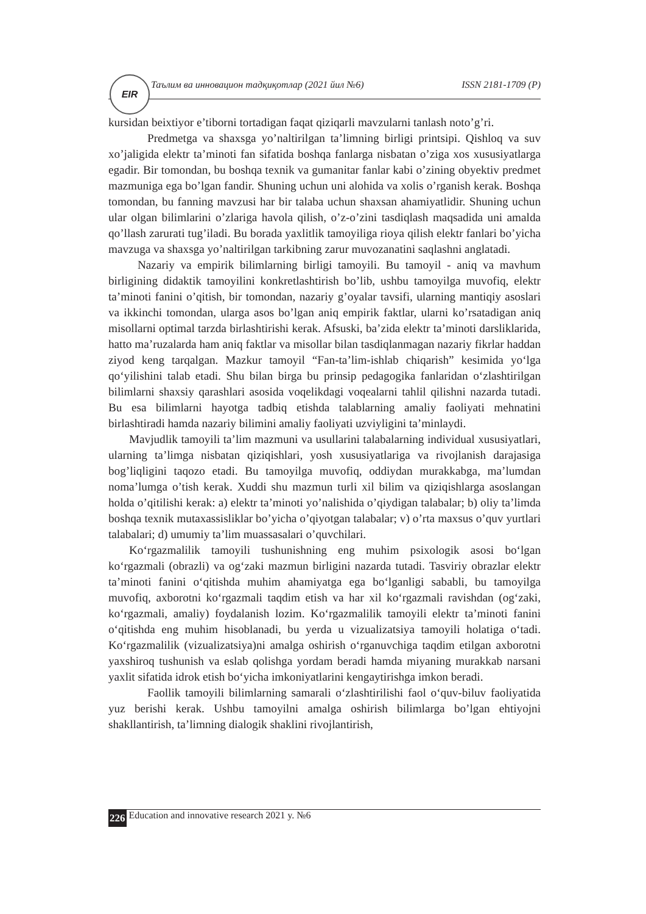Таълим ва инновацион тадқиқотлар (2021 йил №6) ISSN 2181-1709 (P) EIR
kursidan beixtiyor e’tiborni tortadigan faqat qiziqarli mavzularni tanlash noto’g’ri.
Predmetga va shaxsga yo’naltirilgan ta’limning birligi printsipi. Qishloq va suv xo’jaligida elektr ta’minoti fan sifatida boshqa fanlarga nisbatan o’ziga xos xususiyatlarga egadir. Bir tomondan, bu boshqa texnik va gumanitar fanlar kabi o’zining obyektiv predmet mazmuniga ega bo’lgan fandir. Shuning uchun uni alohida va xolis o’rganish kerak. Boshqa tomondan, bu fanning mavzusi har bir talaba uchun shaxsan ahamiyatlidir. Shuning uchun ular olgan bilimlarini o’zlariga havola qilish, o’z-o’zini tasdiqlash maqsadida uni amalda qo’llash zarurati tug’iladi. Bu borada yaxlitlik tamoyiliga rioya qilish elektr fanlari bo’yicha mavzuga va shaxsga yo’naltirilgan tarkibning zarur muvozanatini saqlashni anglatadi.
Nazariy va empirik bilimlarning birligi tamoyili. Bu tamoyil - aniq va mavhum birligining didaktik tamoyilini konkretlashtirish bo’lib, ushbu tamoyilga muvofiq, elektr ta’minoti fanini o’qitish, bir tomondan, nazariy g’oyalar tavsifi, ularning mantiqiy asoslari va ikkinchi tomondan, ularga asos bo’lgan aniq empirik faktlar, ularni ko’rsatadigan aniq misollarni optimal tarzda birlashtirishi kerak. Afsuski, ba’zida elektr ta’minoti darsliklarida, hatto ma’ruzalarda ham aniq faktlar va misollar bilan tasdiqlanmagan nazariy fikrlar haddan ziyod keng tarqalgan. Mazkur tamoyil “Fan-ta’lim-ishlab chiqarish” kesimida yo‘lga qo‘yilishini talab etadi. Shu bilan birga bu prinsip pedagogika fanlaridan o‘zlashtirilgan bilimlarni shaxsiy qarashlari asosida voqelikdagi voqealarni tahlil qilishni nazarda tutadi. Bu esa bilimlarni hayotga tadbiq etishda talablarning amaliy faoliyati mehnatini birlashtiradi hamda nazariy bilimini amaliy faoliyati uzviyligini ta’minlaydi.
Mavjudlik tamoyili ta’lim mazmuni va usullarini talabalarning individual xususiyatlari, ularning ta’limga nisbatan qiziqishlari, yosh xususiyatlariga va rivojlanish darajasiga bog’liqligini taqozo etadi. Bu tamoyilga muvofiq, oddiydan murakkabga, ma’lumdan noma’lumga o’tish kerak. Xuddi shu mazmun turli xil bilim va qiziqishlarga asoslangan holda o’qitilishi kerak: a) elektr ta’minoti yo’nalishida o’qiydigan talabalar; b) oliy ta’limda boshqa texnik mutaxassisliklar bo’yicha o’qiyotgan talabalar; v) o’rta maxsus o’quv yurtlari talabalari; d) umumiy ta’lim muassasalari o’quvchilari.
Ko‘rgazmalilik tamoyili tushunishning eng muhim psixologik asosi bo‘lgan ko‘rgazmali (obrazli) va og‘zaki mazmun birligini nazarda tutadi. Tasviriy obrazlar elektr ta’minoti fanini o‘qitishda muhim ahamiyatga ega bo‘lganligi sababli, bu tamoyilga muvofiq, axborotni ko‘rgazmali taqdim etish va har xil ko‘rgazmali ravishdan (og‘zaki, ko‘rgazmali, amaliy) foydalanish lozim. Ko‘rgazmalilik tamoyili elektr ta’minoti fanini o‘qitishda eng muhim hisoblanadi, bu yerda u vizualizatsiya tamoyili holatiga o‘tadi. Ko‘rgazmalilik (vizualizatsiya)ni amalga oshirish o‘rganuvchiga taqdim etilgan axborotni yaxshiroq tushunish va eslab qolishga yordam beradi hamda miyaning murakkab narsani yaxlit sifatida idrok etish bo‘yicha imkoniyatlarini kengaytirishga imkon beradi.
Faollik tamoyili bilimlarning samarali o‘zlashtirilishi faol o‘quv-biluv faoliyatida yuz berishi kerak. Ushbu tamoyilni amalga oshirish bilimlarga bo’lgan ehtiyojni shakllantirish, ta’limning dialogik shaklini rivojlantirish,
226 Education and innovative research 2021 y. №6